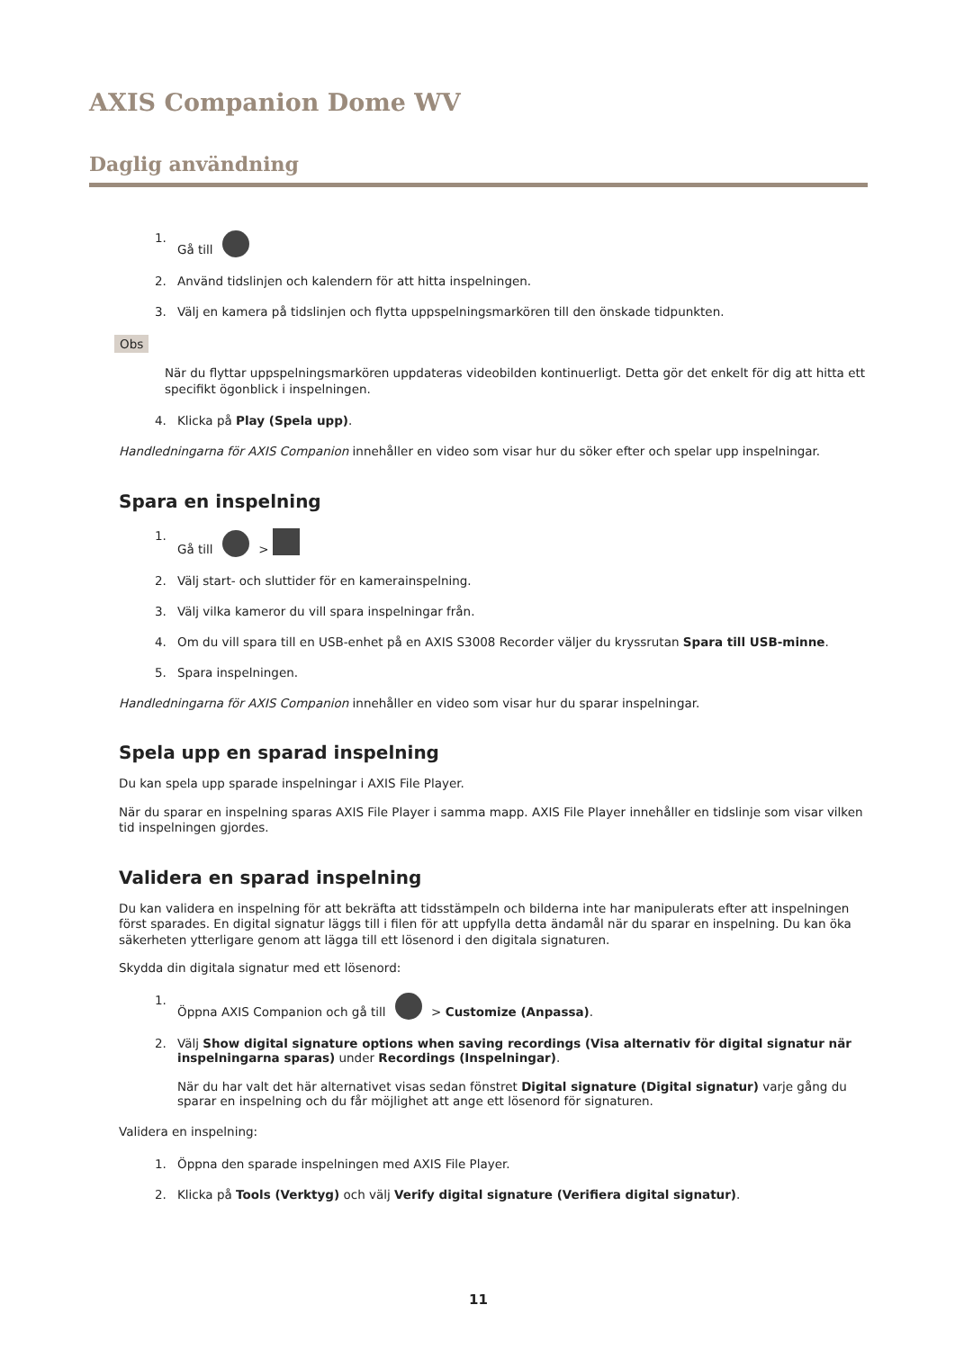AXIS Companion Dome WV
Daglig användning
1. Gå till
2. Använd tidslinjen och kalendern för att hitta inspelningen.
3. Välj en kamera på tidslinjen och flytta uppspelningsmarkören till den önskade tidpunkten.
Obs
När du flyttar uppspelningsmarkören uppdateras videobilden kontinuerligt. Detta gör det enkelt för dig att hitta ett specifikt ögonblick i inspelningen.
4. Klicka på Play (Spela upp).
Handledningarna för AXIS Companion innehåller en video som visar hur du söker efter och spelar upp inspelningar.
Spara en inspelning
1. Gå till >
2. Välj start- och sluttider för en kamerainspelning.
3. Välj vilka kameror du vill spara inspelningar från.
4. Om du vill spara till en USB-enhet på en AXIS S3008 Recorder väljer du kryssrutan Spara till USB-minne.
5. Spara inspelningen.
Handledningarna för AXIS Companion innehåller en video som visar hur du sparar inspelningar.
Spela upp en sparad inspelning
Du kan spela upp sparade inspelningar i AXIS File Player.
När du sparar en inspelning sparas AXIS File Player i samma mapp. AXIS File Player innehåller en tidslinje som visar vilken tid inspelningen gjordes.
Validera en sparad inspelning
Du kan validera en inspelning för att bekräfta att tidsstämpeln och bilderna inte har manipulerats efter att inspelningen först sparades. En digital signatur läggs till i filen för att uppfylla detta ändamål när du sparar en inspelning. Du kan öka säkerheten ytterligare genom att lägga till ett lösenord i den digitala signaturen.
Skydda din digitala signatur med ett lösenord:
1. Öppna AXIS Companion och gå till > Customize (Anpassa).
2. Välj Show digital signature options when saving recordings (Visa alternativ för digital signatur när inspelningarna sparas) under Recordings (Inspelningar).
När du har valt det här alternativet visas sedan fönstret Digital signature (Digital signatur) varje gång du sparar en inspelning och du får möjlighet att ange ett lösenord för signaturen.
Validera en inspelning:
1. Öppna den sparade inspelningen med AXIS File Player.
2. Klicka på Tools (Verktyg) och välj Verify digital signature (Verifiera digital signatur).
11